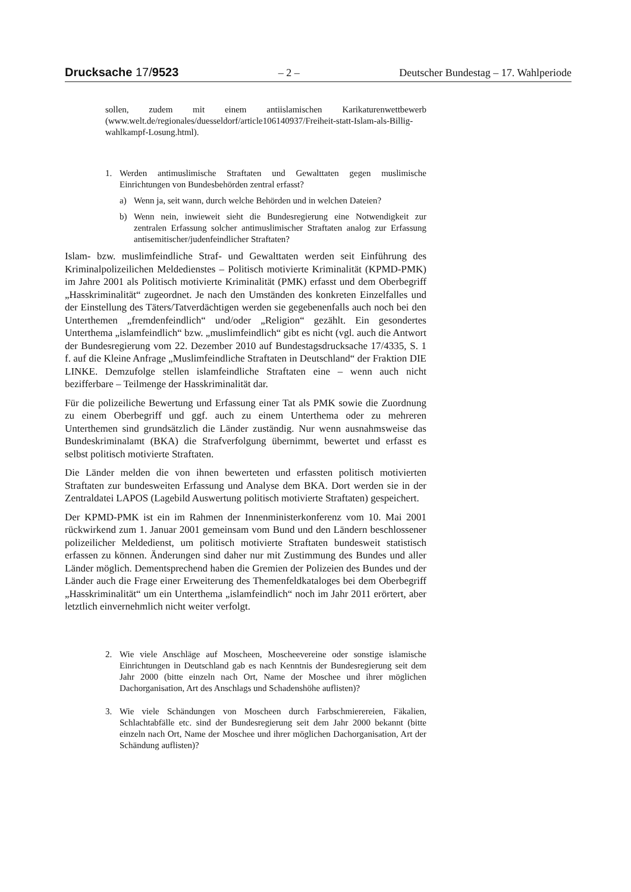Drucksache 17/9523 – 2 – Deutscher Bundestag – 17. Wahlperiode
sollen, zudem mit einem antiislamischen Karikaturenwettbewerb (www.welt.de/regionales/duesseldorf/article106140937/Freiheit-statt-Islam-als-Billig-wahlkampf-Losung.html).
1. Werden antimuslimische Straftaten und Gewalttaten gegen muslimische Einrichtungen von Bundesbehörden zentral erfasst?
a) Wenn ja, seit wann, durch welche Behörden und in welchen Dateien?
b) Wenn nein, inwieweit sieht die Bundesregierung eine Notwendigkeit zur zentralen Erfassung solcher antimuslimischer Straftaten analog zur Erfassung antisemitischer/judenfeindlicher Straftaten?
Islam- bzw. muslimfeindliche Straf- und Gewalttaten werden seit Einführung des Kriminalpolizeilichen Meldedienstes – Politisch motivierte Kriminalität (KPMD-PMK) im Jahre 2001 als Politisch motivierte Kriminalität (PMK) erfasst und dem Oberbegriff „Hasskriminalität“ zugeordnet. Je nach den Umständen des konkreten Einzelfalles und der Einstellung des Täters/Tatverdächtigen werden sie gegebenenfalls auch noch bei den Unterthemen „fremdenfeindlich“ und/oder „Religion“ gezählt. Ein gesondertes Unterthema „islamfeindlich“ bzw. „muslimfeindlich“ gibt es nicht (vgl. auch die Antwort der Bundesregierung vom 22. Dezember 2010 auf Bundestagsdrucksache 17/4335, S. 1 f. auf die Kleine Anfrage „Muslimfeindliche Straftaten in Deutschland“ der Fraktion DIE LINKE. Demzufolge stellen islamfeindliche Straftaten eine – wenn auch nicht bezifferbare – Teilmenge der Hasskriminalität dar.
Für die polizeiliche Bewertung und Erfassung einer Tat als PMK sowie die Zuordnung zu einem Oberbegriff und ggf. auch zu einem Unterthema oder zu mehreren Unterthemen sind grundsätzlich die Länder zuständig. Nur wenn ausnahmsweise das Bundeskriminalamt (BKA) die Strafverfolgung übernimmt, bewertet und erfasst es selbst politisch motivierte Straftaten.
Die Länder melden die von ihnen bewerteten und erfassten politisch motivierten Straftaten zur bundesweiten Erfassung und Analyse dem BKA. Dort werden sie in der Zentraldatei LAPOS (Lagebild Auswertung politisch motivierte Straftaten) gespeichert.
Der KPMD-PMK ist ein im Rahmen der Innenministerkonferenz vom 10. Mai 2001 rückwirkend zum 1. Januar 2001 gemeinsam vom Bund und den Ländern beschlossener polizeilicher Meldedienst, um politisch motivierte Straftaten bundesweit statistisch erfassen zu können. Änderungen sind daher nur mit Zustimmung des Bundes und aller Länder möglich. Dementsprechend haben die Gremien der Polizeien des Bundes und der Länder auch die Frage einer Erweiterung des Themenfeldkataloges bei dem Oberbegriff „Hasskriminalität“ um ein Unterthema „islamfeindlich“ noch im Jahr 2011 erörtert, aber letztlich einvernehmlich nicht weiter verfolgt.
2. Wie viele Anschläge auf Moscheen, Moscheevereine oder sonstige islamische Einrichtungen in Deutschland gab es nach Kenntnis der Bundesregierung seit dem Jahr 2000 (bitte einzeln nach Ort, Name der Moschee und ihrer möglichen Dachorganisation, Art des Anschlags und Schadenshöhe auflisten)?
3. Wie viele Schändungen von Moscheen durch Farbschmierereien, Fäkalien, Schlachtabfälle etc. sind der Bundesregierung seit dem Jahr 2000 bekannt (bitte einzeln nach Ort, Name der Moschee und ihrer möglichen Dachorganisation, Art der Schändung auflisten)?